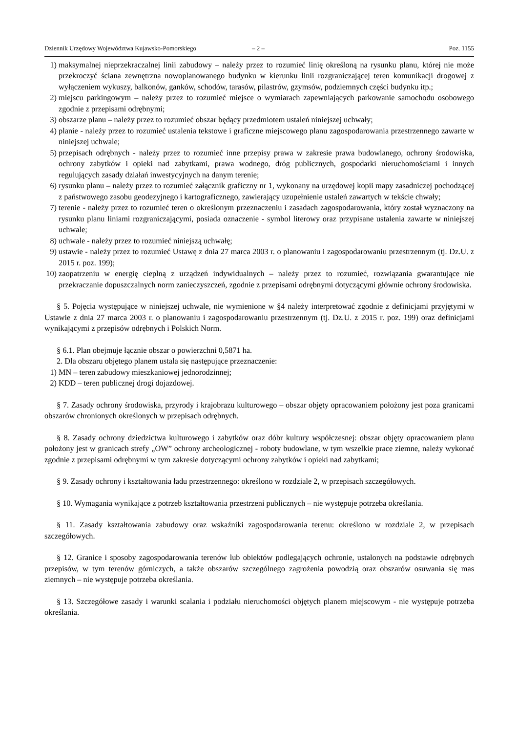Dziennik Urzędowy Województwa Kujawsko-Pomorskiego – 2 – Poz. 1155
1) maksymalnej nieprzekraczalnej linii zabudowy – należy przez to rozumieć linię określoną na rysunku planu, której nie może przekroczyć ściana zewnętrzna nowoplanowanego budynku w kierunku linii rozgraniczającej teren komunikacji drogowej z wyłączeniem wykuszy, balkonów, ganków, schodów, tarasów, pilastrów, gzymsów, podziemnych części budynku itp.;
2) miejscu parkingowym – należy przez to rozumieć miejsce o wymiarach zapewniających parkowanie samochodu osobowego zgodnie z przepisami odrębnymi;
3) obszarze planu – należy przez to rozumieć obszar będący przedmiotem ustaleń niniejszej uchwały;
4) planie - należy przez to rozumieć ustalenia tekstowe i graficzne miejscowego planu zagospodarowania przestrzennego zawarte w niniejszej uchwale;
5) przepisach odrębnych - należy przez to rozumieć inne przepisy prawa w zakresie prawa budowlanego, ochrony środowiska, ochrony zabytków i opieki nad zabytkami, prawa wodnego, dróg publicznych, gospodarki nieruchomościami i innych regulujących zasady działań inwestycyjnych na danym terenie;
6) rysunku planu – należy przez to rozumieć załącznik graficzny nr 1, wykonany na urzędowej kopii mapy zasadniczej pochodzącej z państwowego zasobu geodezyjnego i kartograficznego, zawierający uzupełnienie ustaleń zawartych w tekście chwały;
7) terenie - należy przez to rozumieć teren o określonym przeznaczeniu i zasadach zagospodarowania, który został wyznaczony na rysunku planu liniami rozgraniczającymi, posiada oznaczenie - symbol literowy oraz przypisane ustalenia zawarte w niniejszej uchwale;
8) uchwale - należy przez to rozumieć niniejszą uchwałę;
9) ustawie - należy przez to rozumieć Ustawę z dnia 27 marca 2003 r. o planowaniu i zagospodarowaniu przestrzennym (tj. Dz.U. z 2015 r. poz. 199);
10) zaopatrzeniu w energię cieplną z urządzeń indywidualnych – należy przez to rozumieć, rozwiązania gwarantujące nie przekraczanie dopuszczalnych norm zanieczyszczeń, zgodnie z przepisami odrębnymi dotyczącymi głównie ochrony środowiska.
§ 5. Pojęcia występujące w niniejszej uchwale, nie wymienione w §4 należy interpretować zgodnie z definicjami przyjętymi w Ustawie z dnia 27 marca 2003 r. o planowaniu i zagospodarowaniu przestrzennym (tj. Dz.U. z 2015 r. poz. 199) oraz definicjami wynikającymi z przepisów odrębnych i Polskich Norm.
§ 6.1. Plan obejmuje łącznie obszar o powierzchni 0,5871 ha.
2. Dla obszaru objętego planem ustala się następujące przeznaczenie:
1) MN – teren zabudowy mieszkaniowej jednorodzinnej;
2) KDD – teren publicznej drogi dojazdowej.
§ 7. Zasady ochrony środowiska, przyrody i krajobrazu kulturowego – obszar objęty opracowaniem położony jest poza granicami obszarów chronionych określonych w przepisach odrębnych.
§ 8. Zasady ochrony dziedzictwa kulturowego i zabytków oraz dóbr kultury współczesnej: obszar objęty opracowaniem planu położony jest w granicach strefy „OW” ochrony archeologicznej - roboty budowlane, w tym wszelkie prace ziemne, należy wykonać zgodnie z przepisami odrębnymi w tym zakresie dotyczącymi ochrony zabytków i opieki nad zabytkami;
§ 9. Zasady ochrony i kształtowania ładu przestrzennego: określono w rozdziale 2, w przepisach szczegółowych.
§ 10. Wymagania wynikające z potrzeb kształtowania przestrzeni publicznych – nie występuje potrzeba określania.
§ 11. Zasady kształtowania zabudowy oraz wskaźniki zagospodarowania terenu: określono w rozdziale 2, w przepisach szczegółowych.
§ 12. Granice i sposoby zagospodarowania terenów lub obiektów podlegających ochronie, ustalonych na podstawie odrębnych przepisów, w tym terenów górniczych, a także obszarów szczególnego zagrożenia powodzią oraz obszarów osuwania się mas ziemnych – nie występuje potrzeba określania.
§ 13. Szczegółowe zasady i warunki scalania i podziału nieruchomości objętych planem miejscowym - nie występuje potrzeba określania.